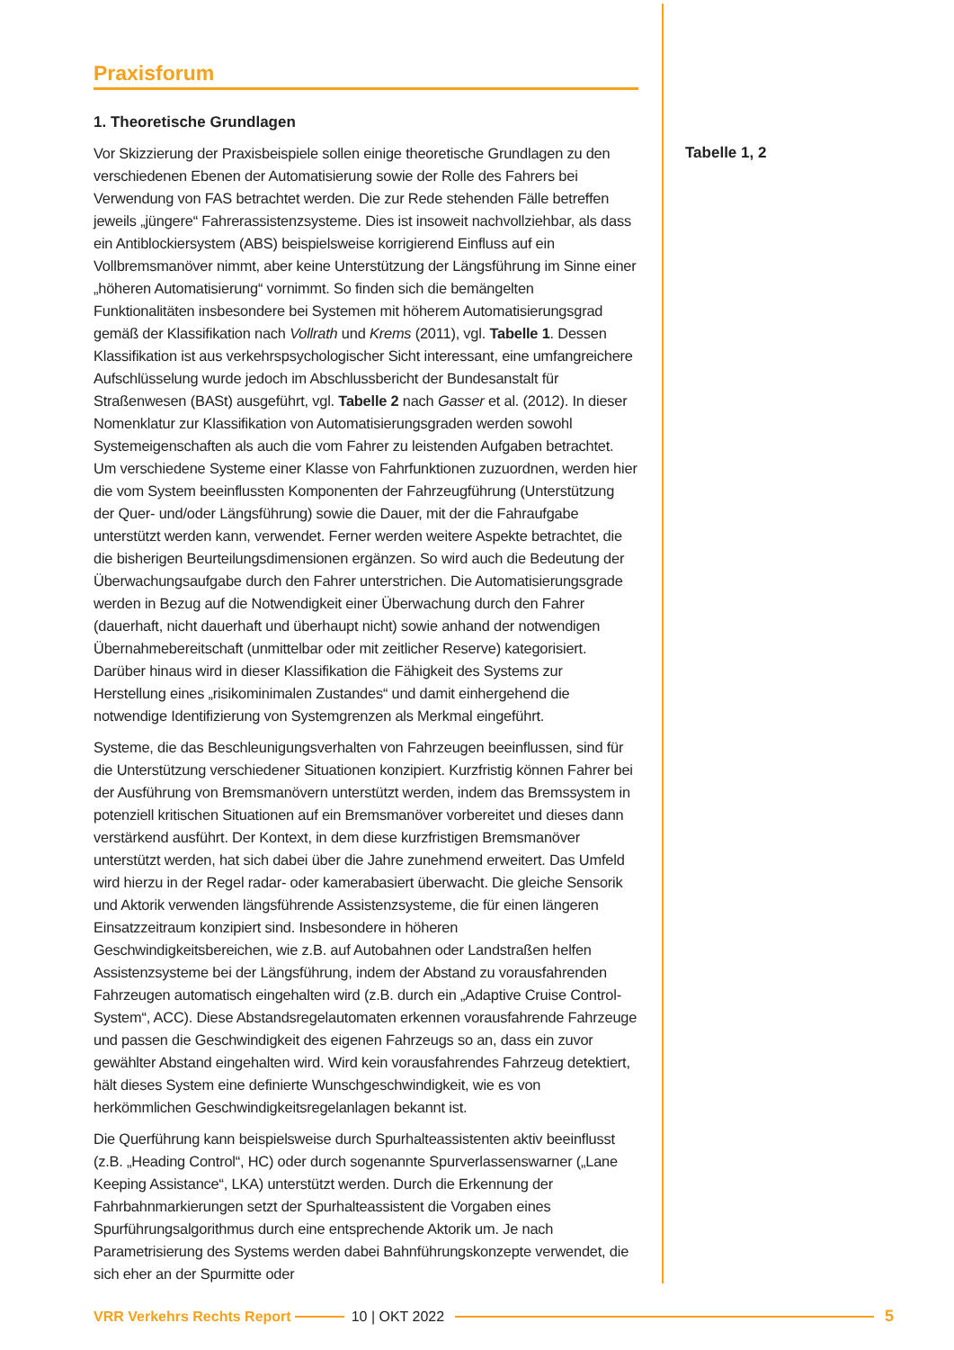Praxisforum
1. Theoretische Grundlagen
Vor Skizzierung der Praxisbeispiele sollen einige theoretische Grundlagen zu den verschiedenen Ebenen der Automatisierung sowie der Rolle des Fahrers bei Verwendung von FAS betrachtet werden. Die zur Rede stehenden Fälle betreffen jeweils „jüngere“ Fahrerassistenzsysteme. Dies ist insoweit nachvollziehbar, als dass ein Antiblockiersystem (ABS) beispielsweise korrigierend Einfluss auf ein Vollbremsmanöver nimmt, aber keine Unterstützung der Längsführung im Sinne einer „höheren Automatisierung“ vornimmt. So finden sich die bemängelten Funktionalitäten insbesondere bei Systemen mit höherem Automatisierungsgrad gemäß der Klassifikation nach Vollrath und Krems (2011), vgl. Tabelle 1. Dessen Klassifikation ist aus verkehrspsychologischer Sicht interessant, eine umfangreichere Aufschlüsselung wurde jedoch im Abschlussbericht der Bundesanstalt für Straßenwesen (BASt) ausgeführt, vgl. Tabelle 2 nach Gasser et al. (2012). In dieser Nomenklatur zur Klassifikation von Automatisierungsgraden werden sowohl Systemeigenschaften als auch die vom Fahrer zu leistenden Aufgaben betrachtet. Um verschiedene Systeme einer Klasse von Fahrfunktionen zuzuordnen, werden hier die vom System beeinflussten Komponenten der Fahrzeugführung (Unterstützung der Quer- und/oder Längsführung) sowie die Dauer, mit der die Fahraufgabe unterstützt werden kann, verwendet. Ferner werden weitere Aspekte betrachtet, die die bisherigen Beurteilungsdimensionen ergänzen. So wird auch die Bedeutung der Überwachungsaufgabe durch den Fahrer unterstrichen. Die Automatisierungsgrade werden in Bezug auf die Notwendigkeit einer Überwachung durch den Fahrer (dauerhaft, nicht dauerhaft und überhaupt nicht) sowie anhand der notwendigen Übernahmebereitschaft (unmittelbar oder mit zeitlicher Reserve) kategorisiert. Darüber hinaus wird in dieser Klassifikation die Fähigkeit des Systems zur Herstellung eines „risikominimalen Zustandes“ und damit einhergehend die notwendige Identifizierung von Systemgrenzen als Merkmal eingeführt.
Systeme, die das Beschleunigungsverhalten von Fahrzeugen beeinflussen, sind für die Unterstützung verschiedener Situationen konzipiert. Kurzfristig können Fahrer bei der Ausführung von Bremsmanövern unterstützt werden, indem das Bremssystem in potenziell kritischen Situationen auf ein Bremsmanöver vorbereitet und dieses dann verstärkend ausführt. Der Kontext, in dem diese kurzfristigen Bremsmanöver unterstützt werden, hat sich dabei über die Jahre zunehmend erweitert. Das Umfeld wird hierzu in der Regel radar- oder kamerabasiert überwacht. Die gleiche Sensorik und Aktorik verwenden längsführende Assistenzsysteme, die für einen längeren Einsatzzeitraum konzipiert sind. Insbesondere in höheren Geschwindigkeitsbereichen, wie z.B. auf Autobahnen oder Landstraßen helfen Assistenzsysteme bei der Längsführung, indem der Abstand zu vorausfahrenden Fahrzeugen automatisch eingehalten wird (z.B. durch ein „Adaptive Cruise Control-System“, ACC). Diese Abstandsregelautomaten erkennen vorausfahrende Fahrzeuge und passen die Geschwindigkeit des eigenen Fahrzeugs so an, dass ein zuvor gewählter Abstand eingehalten wird. Wird kein vorausfahrendes Fahrzeug detektiert, hält dieses System eine definierte Wunschgeschwindigkeit, wie es von herkömmlichen Geschwindigkeitsregelanlagen bekannt ist.
Die Querführung kann beispielsweise durch Spurhalteassistenten aktiv beeinflusst (z.B. „Heading Control“, HC) oder durch sogenannte Spurverlassenswarner („Lane Keeping Assistance“, LKA) unterstützt werden. Durch die Erkennung der Fahrbahnmarkierungen setzt der Spurhalteassistent die Vorgaben eines Spurführungsalgorithmus durch eine entsprechende Aktorik um. Je nach Parametrisierung des Systems werden dabei Bahnführungskonzepte verwendet, die sich eher an der Spurmitte oder
Tabelle 1, 2
VRR Verkehrs Rechts Report 10 | OKT 2022 5